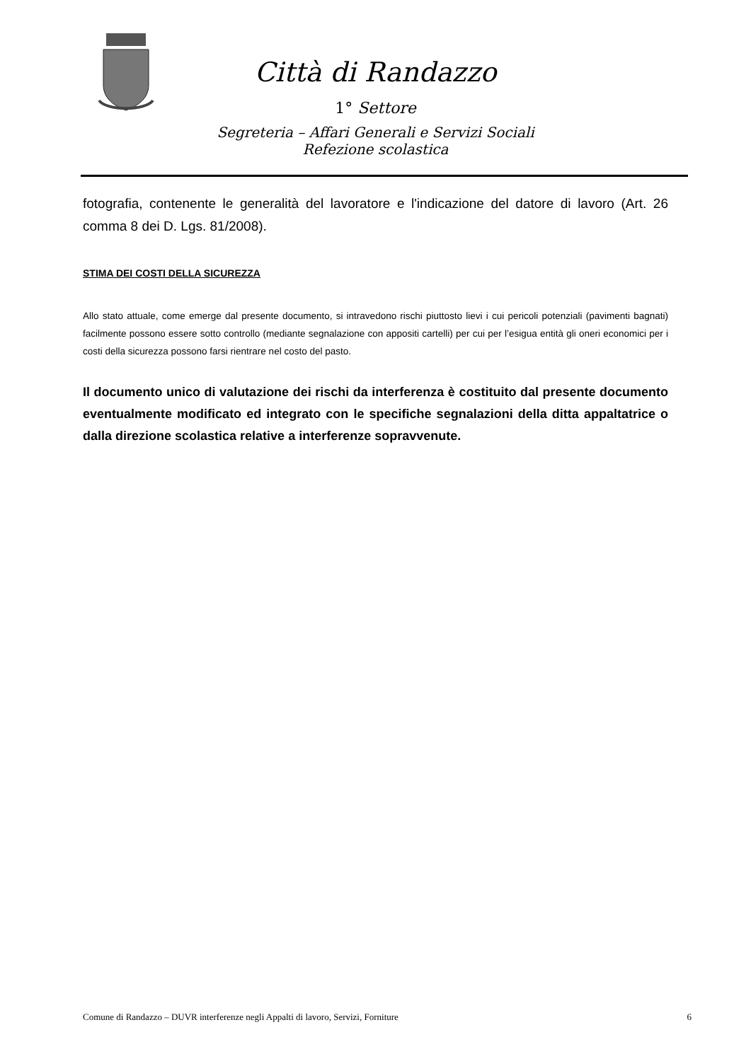Città di Randazzo
1° Settore
Segreteria – Affari Generali e Servizi Sociali
Refezione scolastica
fotografia, contenente le generalità del lavoratore e l'indicazione del datore di lavoro (Art. 26 comma 8 dei D. Lgs. 81/2008).
STIMA DEI COSTI DELLA SICUREZZA
Allo stato attuale, come emerge dal presente documento, si intravedono rischi piuttosto lievi i cui pericoli potenziali (pavimenti bagnati) facilmente possono essere sotto controllo (mediante segnalazione con appositi cartelli) per cui per l’esigua entità gli oneri economici per i costi della sicurezza possono farsi rientrare nel costo del pasto.
Il documento unico di valutazione dei rischi da interferenza è costituito dal presente documento eventualmente modificato ed integrato con le specifiche segnalazioni della ditta appaltatrice o dalla direzione scolastica relative a interferenze sopravvenute.
Comune di Randazzo – DUVR interferenze negli Appalti di lavoro, Servizi, Forniture 6